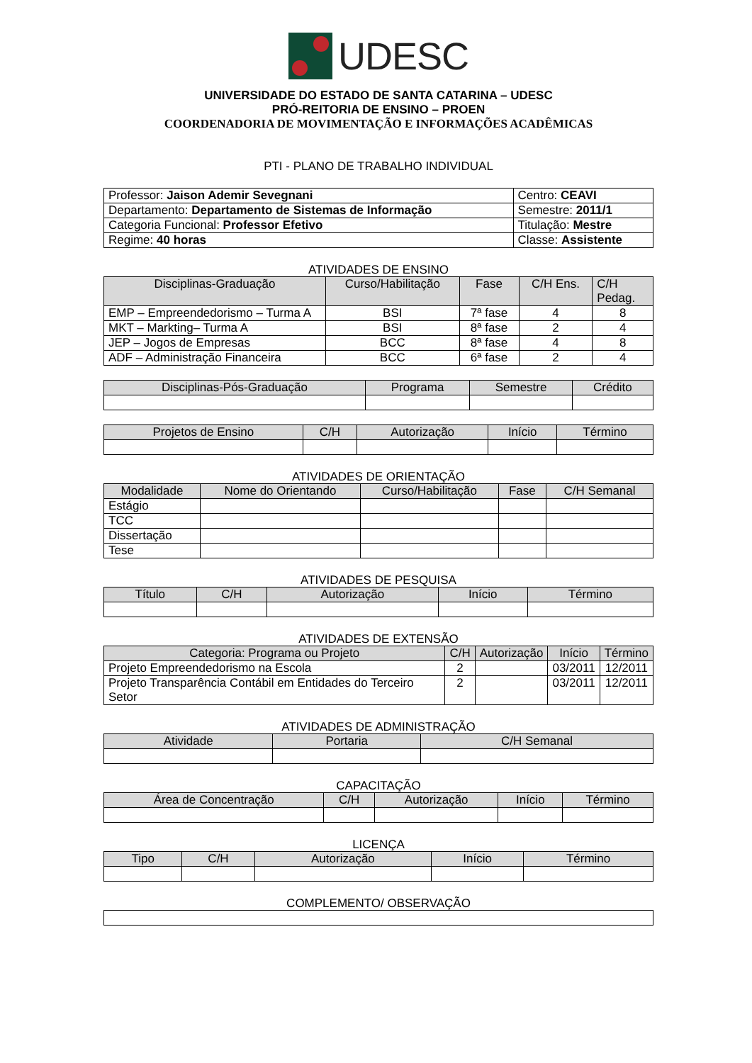UDESC
UNIVERSIDADE DO ESTADO DE SANTA CATARINA – UDESC
PRÓ-REITORIA DE ENSINO – PROEN
COORDENADORIA DE MOVIMENTAÇÃO E INFORMAÇÕES ACADÊMICAS
PTI - PLANO DE TRABALHO INDIVIDUAL
| Professor: Jaison Ademir Sevegnani | Centro: CEAVI |
| Departamento: Departamento de Sistemas de Informação | Semestre: 2011/1 |
| Categoria Funcional: Professor Efetivo | Titulação: Mestre |
| Regime: 40 horas | Classe: Assistente |
ATIVIDADES DE ENSINO
| Disciplinas-Graduação | Curso/Habilitação | Fase | C/H Ens. | C/H Pedag. |
| --- | --- | --- | --- | --- |
| EMP – Empreendedorismo – Turma A | BSI | 7ª fase | 4 | 8 |
| MKT – Markting– Turma A | BSI | 8ª fase | 2 | 4 |
| JEP – Jogos de Empresas | BCC | 8ª fase | 4 | 8 |
| ADF – Administração Financeira | BCC | 6ª fase | 2 | 4 |
| Disciplinas-Pós-Graduação | Programa | Semestre | Crédito |
| --- | --- | --- | --- |
| Projetos de Ensino | C/H | Autorização | Início | Término |
| --- | --- | --- | --- | --- |
ATIVIDADES DE ORIENTAÇÃO
| Modalidade | Nome do Orientando | Curso/Habilitação | Fase | C/H Semanal |
| --- | --- | --- | --- | --- |
| Estágio | | | | |
| TCC | | | | |
| Dissertação | | | | |
| Tese | | | | |
ATIVIDADES DE PESQUISA
| Título | C/H | Autorização | Início | Término |
| --- | --- | --- | --- | --- |
ATIVIDADES DE EXTENSÃO
| Categoria: Programa ou Projeto | C/H | Autorização | Início | Término |
| --- | --- | --- | --- | --- |
| Projeto Empreendedorismo na Escola | 2 | | 03/2011 | 12/2011 |
| Projeto Transparência Contábil em Entidades do Terceiro Setor | 2 | | 03/2011 | 12/2011 |
ATIVIDADES DE ADMINISTRAÇÃO
| Atividade | Portaria | C/H Semanal |
| --- | --- | --- |
CAPACITAÇÃO
| Área de Concentração | C/H | Autorização | Início | Término |
| --- | --- | --- | --- | --- |
LICENÇA
| Tipo | C/H | Autorização | Início | Término |
| --- | --- | --- | --- | --- |
COMPLEMENTO/ OBSERVAÇÃO